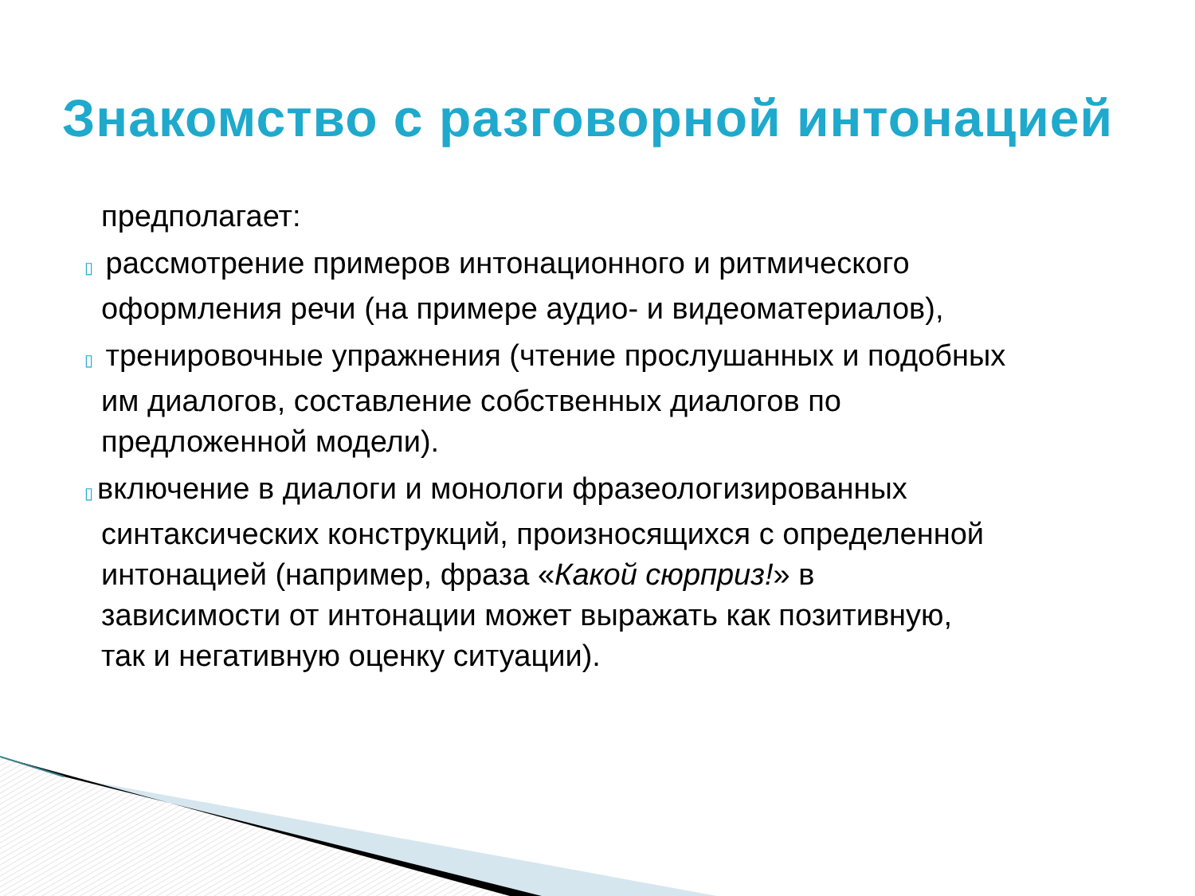Знакомство с разговорной интонацией
предполагает:
▯ рассмотрение примеров интонационного и ритмического
оформления речи (на примере аудио- и видеоматериалов),
▯ тренировочные упражнения (чтение прослушанных и подобных
им диалогов, составление собственных диалогов по
предложенной модели).
▯ включение в диалоги и монологи фразеологизированных
синтаксических конструкций, произносящихся с определенной
интонацией (например, фраза «Какой сюрприз!» в
зависимости от интонации может выражать как позитивную,
так и негативную оценку ситуации).